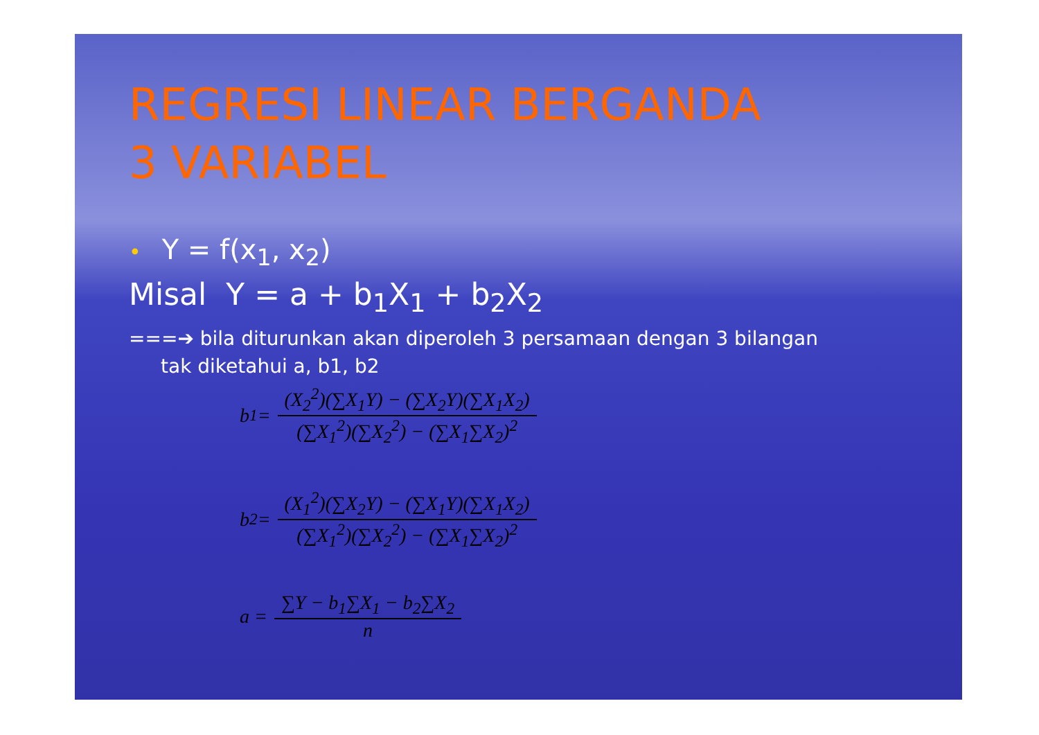REGRESI LINEAR BERGANDA
3 VARIABEL
• Y = f(x<sub>1</sub>, x<sub>2</sub>)
Misal Y = a + b<sub>1</sub>X<sub>1</sub> + b<sub>2</sub>X<sub>2</sub>
===➔ bila diturunkan akan diperoleh 3 persamaan dengan 3 bilangan
tak diketahui a, b1, b2
b<sub>1</sub> =
(X<sub>2</sub><sup>2</sup>)(∑X<sub>1</sub>Y) − (∑X<sub>2</sub>Y)(∑X<sub>1</sub>X<sub>2</sub>)
(∑X<sub>1</sub><sup>2</sup>)(∑X<sub>2</sub><sup>2</sup>) − (∑X<sub>1</sub>∑X<sub>2</sub>)<sup>2</sup>
b<sub>2</sub> =
(X<sub>1</sub><sup>2</sup>)(∑X<sub>2</sub>Y) − (∑X<sub>1</sub>Y)(∑X<sub>1</sub>X<sub>2</sub>)
(∑X<sub>1</sub><sup>2</sup>)(∑X<sub>2</sub><sup>2</sup>) − (∑X<sub>1</sub>∑X<sub>2</sub>)<sup>2</sup>
a =
∑Y − b<sub>1</sub>∑X<sub>1</sub> − b<sub>2</sub>∑X<sub>2</sub>
n